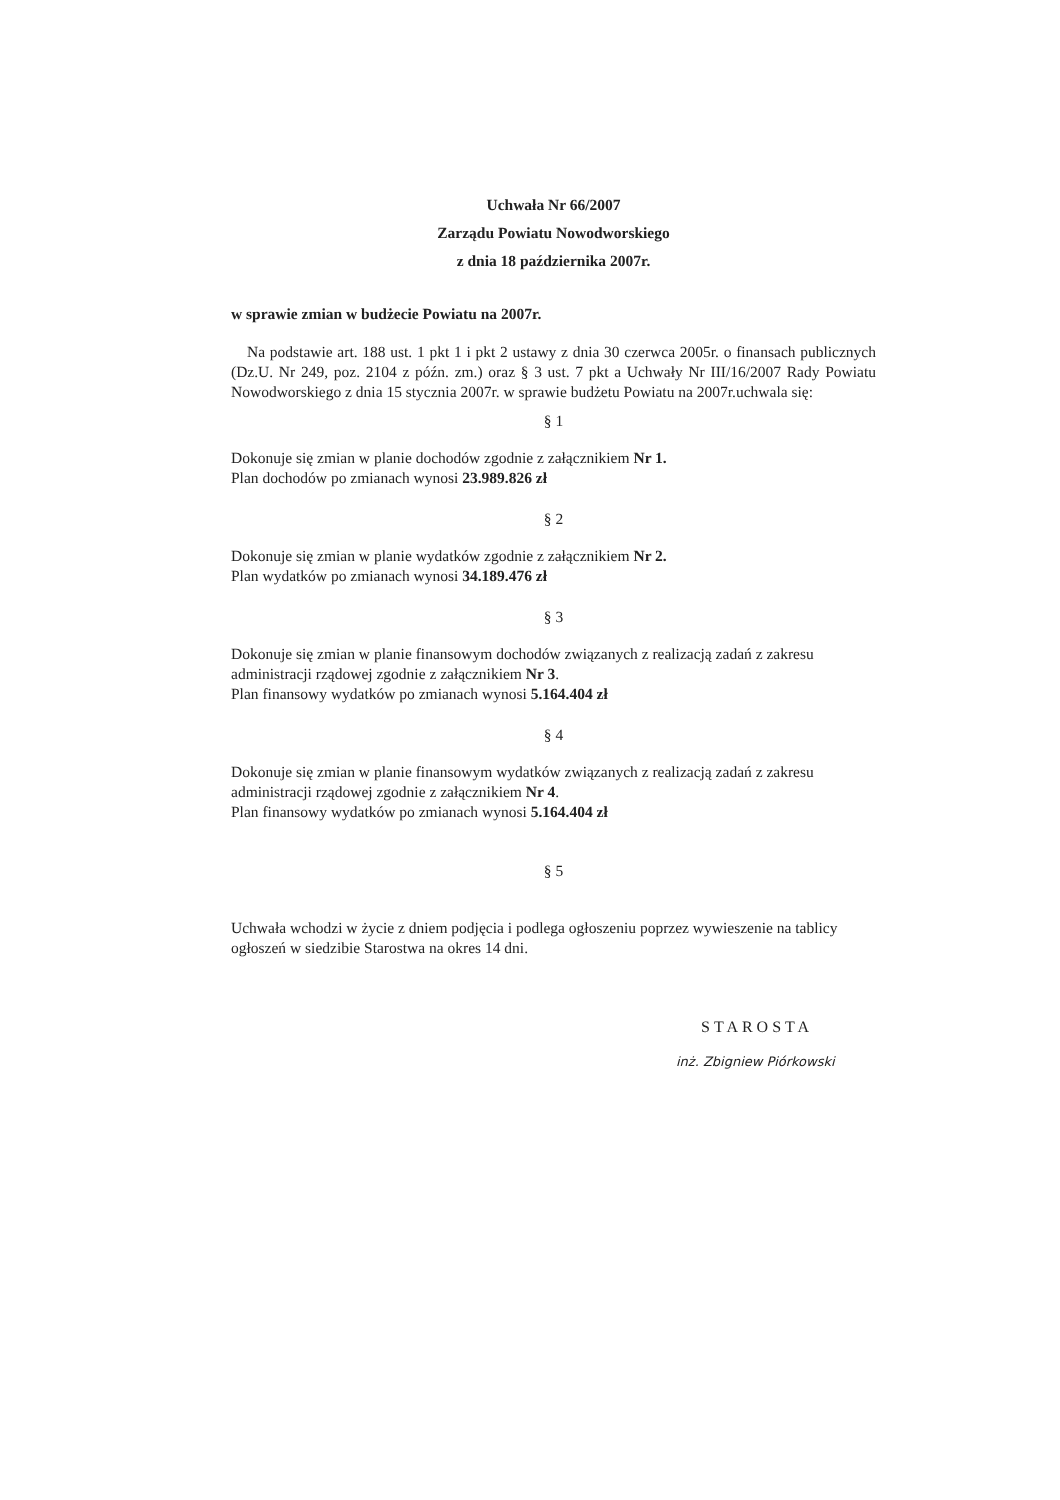Uchwała Nr 66/2007
Zarządu Powiatu Nowodworskiego
z dnia 18 października 2007r.
w sprawie zmian w budżecie Powiatu na 2007r.
Na podstawie art. 188 ust. 1 pkt 1 i pkt 2 ustawy z dnia 30 czerwca 2005r. o finansach publicznych (Dz.U. Nr 249, poz. 2104 z późn. zm.) oraz § 3 ust. 7 pkt a Uchwały Nr III/16/2007 Rady Powiatu Nowodworskiego z dnia 15 stycznia 2007r. w sprawie budżetu Powiatu na 2007r.uchwala się:
§ 1
Dokonuje się zmian w planie dochodów zgodnie z załącznikiem Nr 1.
Plan dochodów po zmianach wynosi 23.989.826 zł
§ 2
Dokonuje się zmian w planie wydatków zgodnie z załącznikiem Nr 2.
Plan wydatków po zmianach wynosi 34.189.476 zł
§ 3
Dokonuje się zmian w planie finansowym dochodów związanych z realizacją zadań z zakresu administracji rządowej zgodnie z załącznikiem Nr 3.
Plan finansowy wydatków po zmianach wynosi 5.164.404 zł
§ 4
Dokonuje się zmian w planie finansowym wydatków związanych z realizacją zadań z zakresu administracji rządowej zgodnie z załącznikiem Nr 4.
Plan finansowy wydatków po zmianach wynosi 5.164.404 zł
§ 5
Uchwała wchodzi w życie z dniem podjęcia i podlega ogłoszeniu poprzez wywieszenie na tablicy ogłoszeń w siedzibie Starostwa na okres 14 dni.
STAROSTA
inż. Zbigniew Piórkowski